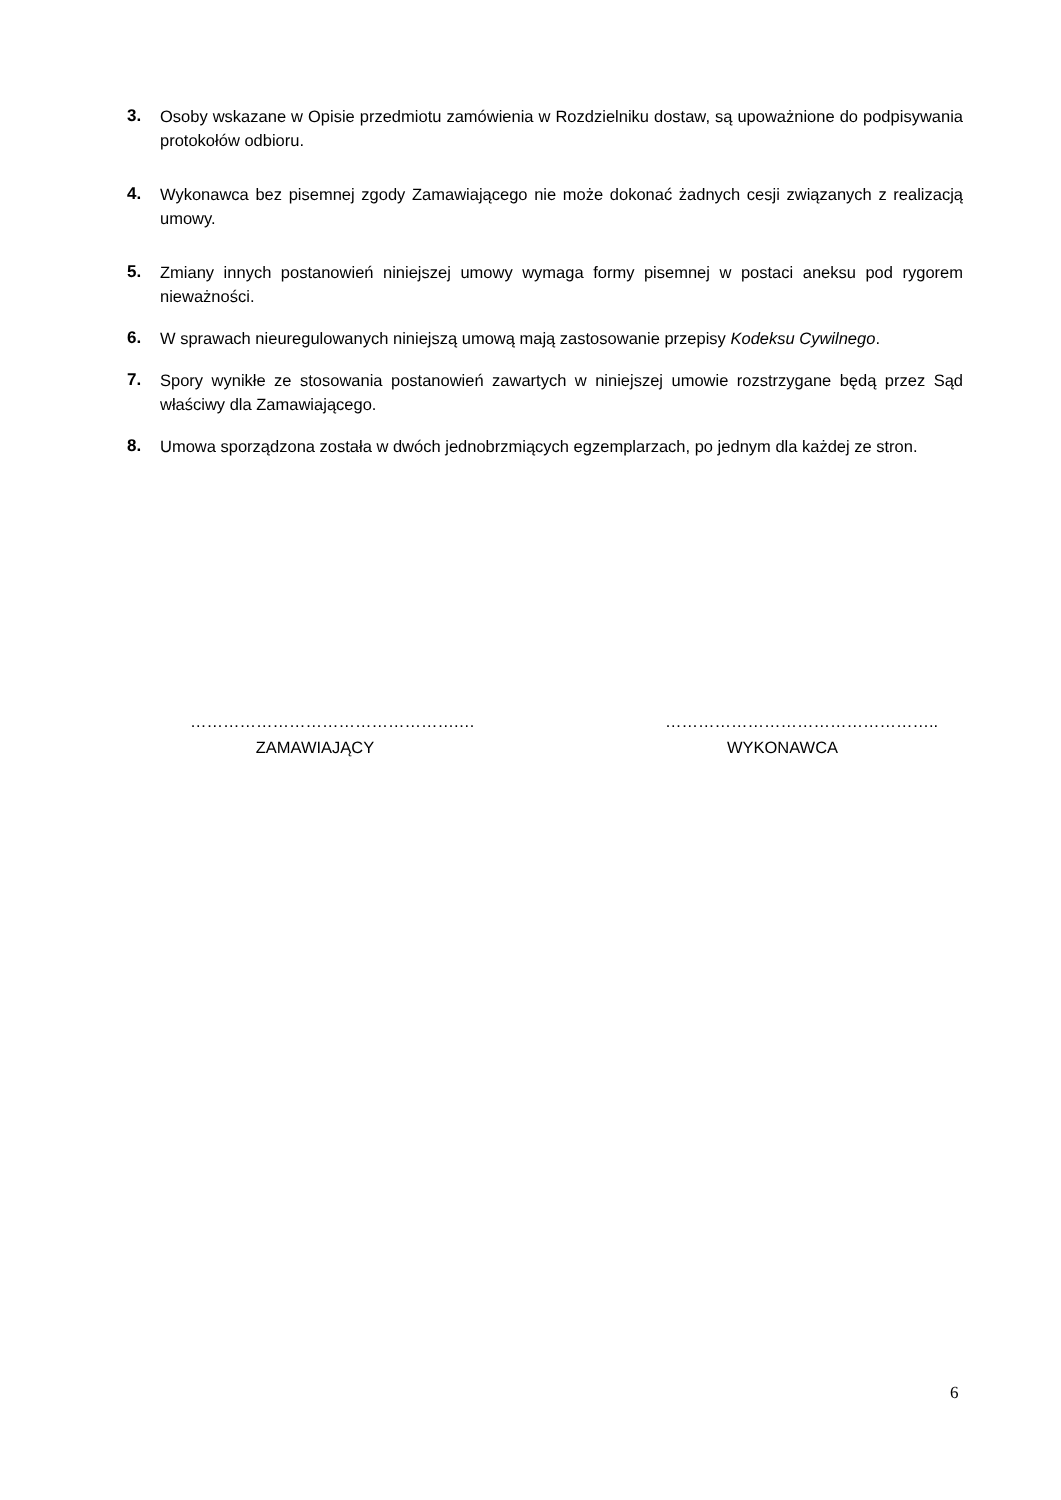3. Osoby wskazane w Opisie przedmiotu zamówienia w Rozdzielniku dostaw, są upoważnione do podpisywania protokołów odbioru.
4. Wykonawca bez pisemnej zgody Zamawiającego nie może dokonać żadnych cesji związanych z realizacją umowy.
5. Zmiany innych postanowień niniejszej umowy wymaga formy pisemnej w postaci aneksu pod rygorem nieważności.
6. W sprawach nieuregulowanych niniejszą umową mają zastosowanie przepisy Kodeksu Cywilnego.
7. Spory wynikłe ze stosowania postanowień zawartych w niniejszej umowie rozstrzygane będą przez Sąd właściwy dla Zamawiającego.
8. Umowa sporządzona została w dwóch jednobrzmiących egzemplarzach, po jednym dla każdej ze stron.
………………………………………….…
ZAMAWIAJĄCY
…………………………………………..
WYKONAWCA
6